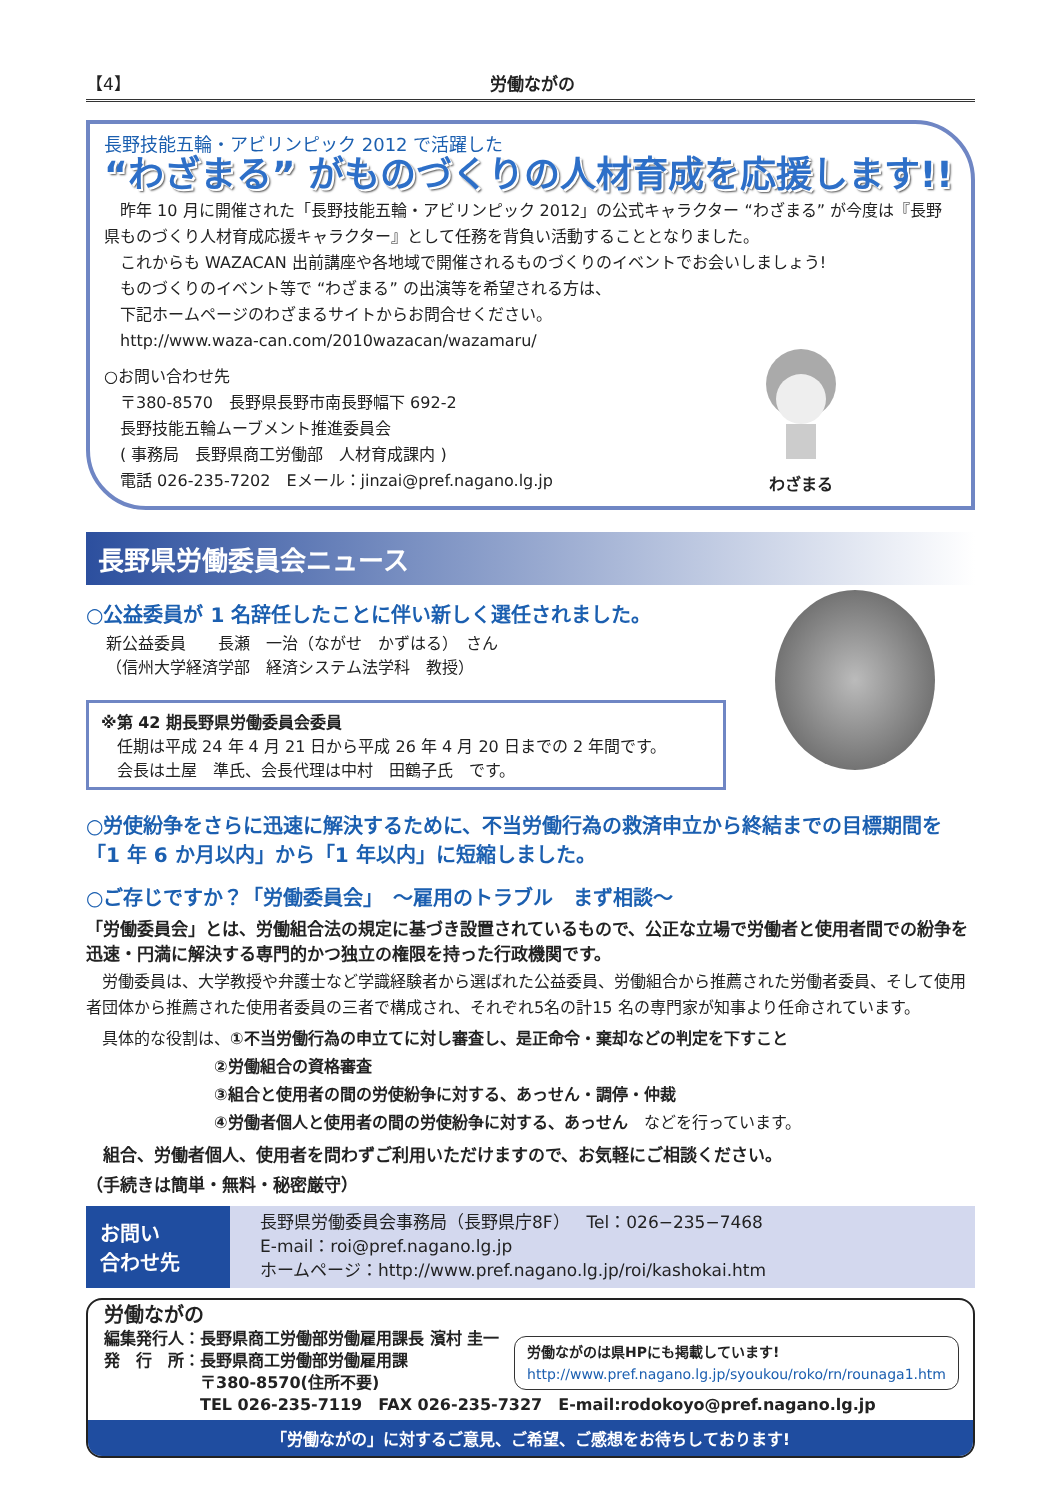【4】 労働ながの
長野技能五輪・アビリンピック 2012 で活躍した
“わざまる” がものづくりの人材育成を応援します!!
　昨年 10 月に開催された「長野技能五輪・アビリンピック 2012」の公式キャラクター “わざまる” が今度は『長野県ものづくり人材育成応援キャラクター』として任務を背負い活動することとなりました。
　これからも WAZACAN 出前講座や各地域で開催されるものづくりのイベントでお会いしましょう!
　ものづくりのイベント等で “わざまる” の出演等を希望される方は、
　下記ホームページのわざまるサイトからお問合せください。
　http://www.waza-can.com/2010wazacan/wazamaru/
○お問い合わせ先
　〒380-8570　長野県長野市南長野幅下 692-2
　長野技能五輪ムーブメント推進委員会
　( 事務局　長野県商工労働部　人材育成課内 )
　電話 026-235-7202　Eメール：jinzai@pref.nagano.lg.jp
わざまる
長野県労働委員会ニュース
○公益委員が 1 名辞任したことに伴い新しく選任されました。
新公益委員　　長瀬　一治（ながせ　かずはる）　さん
（信州大学経済学部　経済システム法学科　教授）
※第 42 期長野県労働委員会委員
　任期は平成 24 年 4 月 21 日から平成 26 年 4 月 20 日までの 2 年間です。
　会長は土屋　準氏、会長代理は中村　田鶴子氏　です。
○労使紛争をさらに迅速に解決するために、不当労働行為の救済申立から終結までの目標期間を「1 年 6 か月以内」から「1 年以内」に短縮しました。
○ご存じですか？「労働委員会」　～雇用のトラブル　まず相談～
「労働委員会」とは、労働組合法の規定に基づき設置されているもので、公正な立場で労働者と使用者間での紛争を迅速・円満に解決する専門的かつ独立の権限を持った行政機関です。
　労働委員は、大学教授や弁護士など学識経験者から選ばれた公益委員、労働組合から推薦された労働者委員、そして使用者団体から推薦された使用者委員の三者で構成され、それぞれ5名の計15 名の専門家が知事より任命されています。
　具体的な役割は、①不当労働行為の申立てに対し審査し、是正命令・棄却などの判定を下すこと
　　　　　　　　②労働組合の資格審査
　　　　　　　　③組合と使用者の間の労使紛争に対する、あっせん・調停・仲裁
　　　　　　　　④労働者個人と使用者の間の労使紛争に対する、あっせん　などを行っています。
　組合、労働者個人、使用者を問わずご利用いただけますので、お気軽にご相談ください。
（手続きは簡単・無料・秘密厳守）
お問い
合わせ先
長野県労働委員会事務局（長野県庁8F）　Tel：026−235−7468
E-mail：roi@pref.nagano.lg.jp
ホームページ：http://www.pref.nagano.lg.jp/roi/kashokai.htm
労働ながの
編集発行人：長野県商工労働部労働雇用課長 濱村 圭一
発　行　所：長野県商工労働部労働雇用課
　　　　　　〒380-8570(住所不要)
　　　　　　TEL 026-235-7119　FAX 026-235-7327　E-mail:rodokoyo@pref.nagano.lg.jp
労働ながのは県HPにも掲載しています!
http://www.pref.nagano.lg.jp/syoukou/roko/rn/rounaga1.htm
「労働ながの」に対するご意見、ご希望、ご感想をお待ちしております!